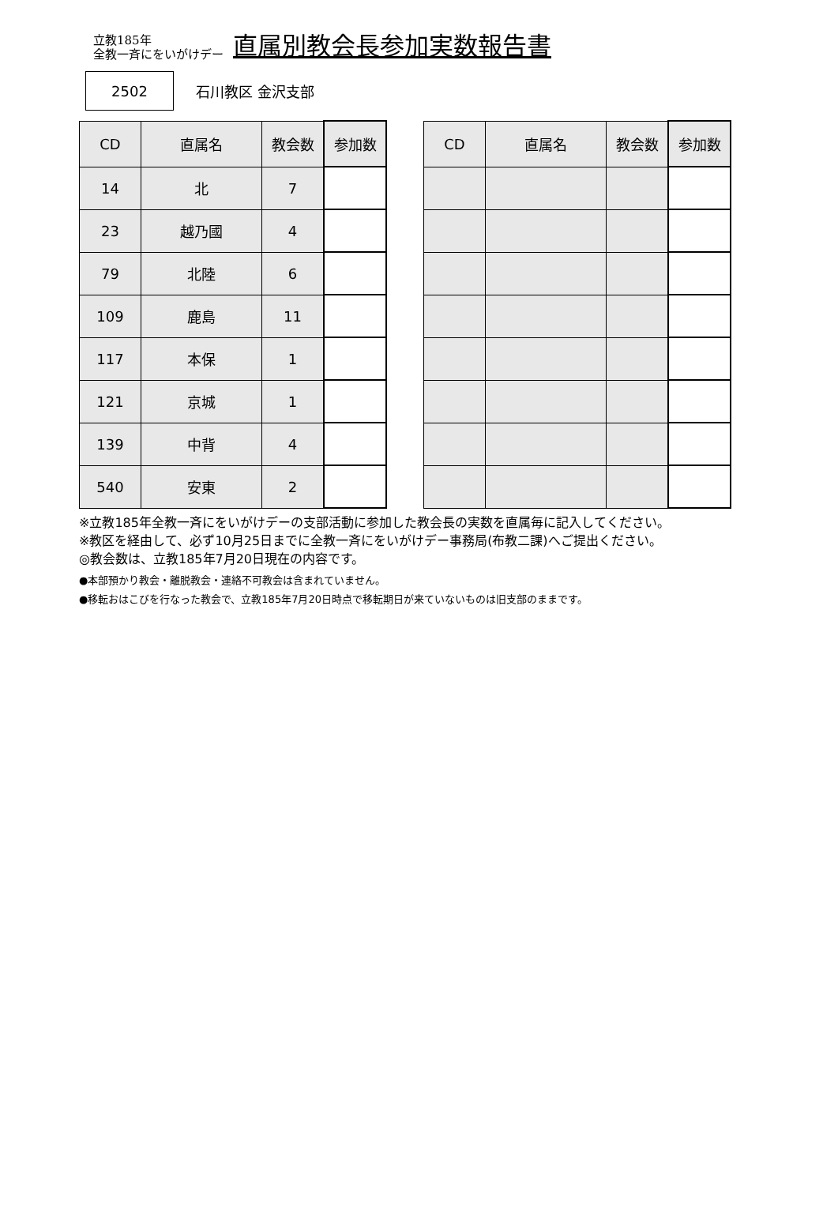立教185年
全教一斉にをいがけデー
直属別教会長参加実数報告書
2502
石川教区 金沢支部
| CD | 直属名 | 教会数 | 参加数 |
| --- | --- | --- | --- |
| 14 | 北 | 7 | |
| 23 | 越乃國 | 4 | |
| 79 | 北陸 | 6 | |
| 109 | 鹿島 | 11 | |
| 117 | 本保 | 1 | |
| 121 | 京城 | 1 | |
| 139 | 中背 | 4 | |
| 540 | 安東 | 2 | |
| CD | 直属名 | 教会数 | 参加数 |
| --- | --- | --- | --- |
※立教185年全教一斉にをいがけデーの支部活動に参加した教会長の実数を直属毎に記入してください。
※教区を経由して、必ず10月25日までに全教一斉にをいがけデー事務局(布教二課)へご提出ください。
◎教会数は、立教185年7月20日現在の内容です。
●本部預かり教会・離脱教会・連絡不可教会は含まれていません。
●移転おはこびを行なった教会で、立教185年7月20日時点で移転期日が来ていないものは旧支部のままです。